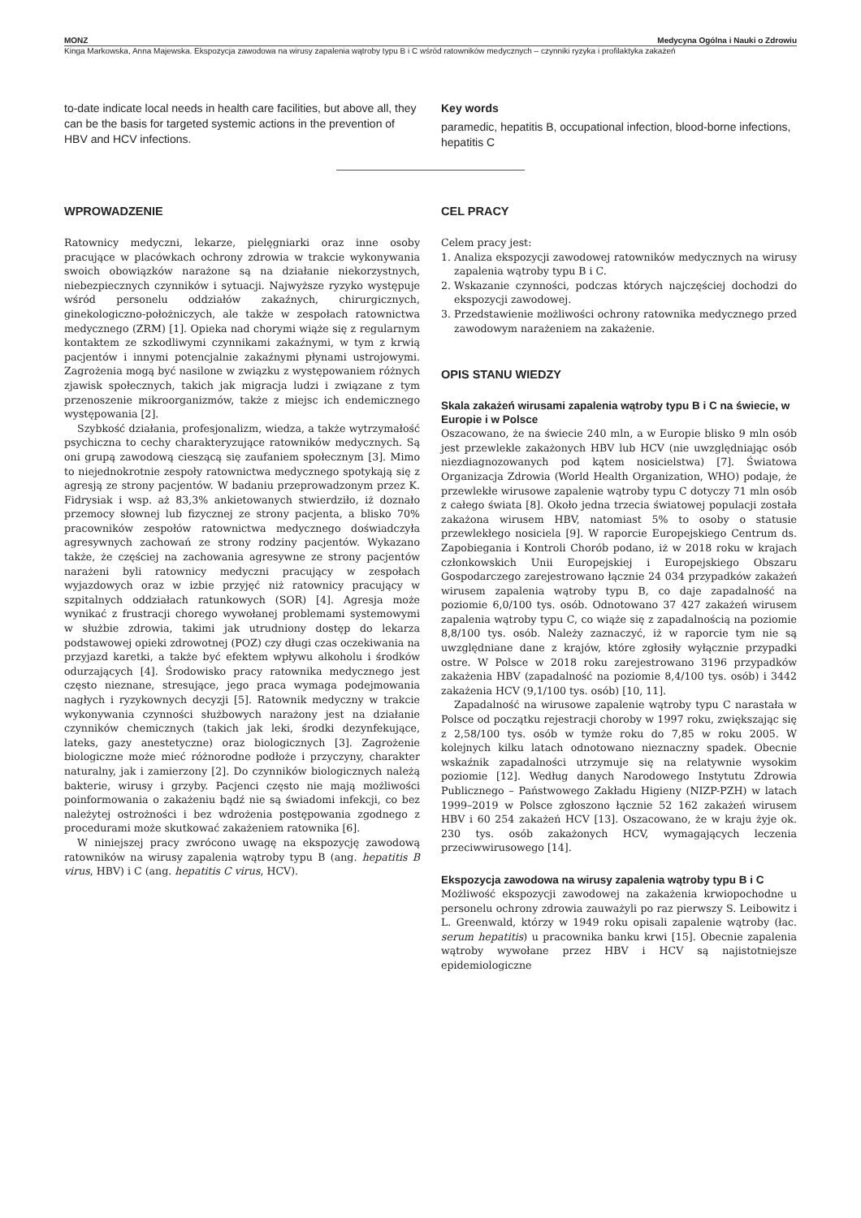MONZ Medycyna Ogólna i Nauki o Zdrowiu
Kinga Markowska, Anna Majewska. Ekspozycja zawodowa na wirusy zapalenia wątroby typu B i C wśród ratowników medycznych – czynniki ryzyka i profilaktyka zakażeń
to-date indicate local needs in health care facilities, but above all, they can be the basis for targeted systemic actions in the prevention of HBV and HCV infections.
Key words
paramedic, hepatitis B, occupational infection, blood-borne infections, hepatitis C
WPROWADZENIE
Ratownicy medyczni, lekarze, pielęgniarki oraz inne osoby pracujące w placówkach ochrony zdrowia w trakcie wykonywania swoich obowiązków narażone są na działanie niekorzystnych, niebezpiecznych czynników i sytuacji. Najwyższe ryzyko występuje wśród personelu oddziałów zakaźnych, chirurgicznych, ginekologiczno-położniczych, ale także w zespołach ratownictwa medycznego (ZRM) [1]. Opieka nad chorymi wiąże się z regularnym kontaktem ze szkodliwymi czynnikami zakaźnymi, w tym z krwią pacjentów i innymi potencjalnie zakaźnymi płynami ustrojowymi. Zagrożenia mogą być nasilone w związku z występowaniem różnych zjawisk społecznych, takich jak migracja ludzi i związane z tym przenoszenie mikroorganizmów, także z miejsc ich endemicznego występowania [2].
Szybkość działania, profesjonalizm, wiedza, a także wytrzymałość psychiczna to cechy charakteryzujące ratowników medycznych. Są oni grupą zawodową cieszącą się zaufaniem społecznym [3]. Mimo to niejednokrotnie zespoły ratownictwa medycznego spotykają się z agresją ze strony pacjentów. W badaniu przeprowadzonym przez K. Fidrysiak i wsp. aż 83,3% ankietowanych stwierdziło, iż doznało przemocy słownej lub fizycznej ze strony pacjenta, a blisko 70% pracowników zespołów ratownictwa medycznego doświadczyła agresywnych zachowań ze strony rodziny pacjentów. Wykazano także, że częściej na zachowania agresywne ze strony pacjentów narażeni byli ratownicy medyczni pracujący w zespołach wyjazdowych oraz w izbie przyjęć niż ratownicy pracujący w szpitalnych oddziałach ratunkowych (SOR) [4]. Agresja może wynikać z frustracji chorego wywołanej problemami systemowymi w służbie zdrowia, takimi jak utrudniony dostęp do lekarza podstawowej opieki zdrowotnej (POZ) czy długi czas oczekiwania na przyjazd karetki, a także być efektem wpływu alkoholu i środków odurzających [4]. Środowisko pracy ratownika medycznego jest często nieznane, stresujące, jego praca wymaga podejmowania nagłych i ryzykownych decyzji [5]. Ratownik medyczny w trakcie wykonywania czynności służbowych narażony jest na działanie czynników chemicznych (takich jak leki, środki dezynfekujące, lateks, gazy anestetyczne) oraz biologicznych [3]. Zagrożenie biologiczne może mieć różnorodne podłoże i przyczyny, charakter naturalny, jak i zamierzony [2]. Do czynników biologicznych należą bakterie, wirusy i grzyby. Pacjenci często nie mają możliwości poinformowania o zakażeniu bądź nie są świadomi infekcji, co bez należytej ostrożności i bez wdrożenia postępowania zgodnego z procedurami może skutkować zakażeniem ratownika [6].
W niniejszej pracy zwrócono uwagę na ekspozycję zawodową ratowników na wirusy zapalenia wątroby typu B (ang. hepatitis B virus, HBV) i C (ang. hepatitis C virus, HCV).
CEL PRACY
Celem pracy jest:
1. Analiza ekspozycji zawodowej ratowników medycznych na wirusy zapalenia wątroby typu B i C.
2. Wskazanie czynności, podczas których najczęściej dochodzi do ekspozycji zawodowej.
3. Przedstawienie możliwości ochrony ratownika medycznego przed zawodowym narażeniem na zakażenie.
OPIS STANU WIEDZY
Skala zakażeń wirusami zapalenia wątroby typu B i C na świecie, w Europie i w Polsce
Oszacowano, że na świecie 240 mln, a w Europie blisko 9 mln osób jest przewlekle zakażonych HBV lub HCV (nie uwzględniając osób niezdiagnozowanych pod kątem nosicielstwa) [7]. Światowa Organizacja Zdrowia (World Health Organization, WHO) podaje, że przewlekłe wirusowe zapalenie wątroby typu C dotyczy 71 mln osób z całego świata [8]. Około jedna trzecia światowej populacji została zakażona wirusem HBV, natomiast 5% to osoby o statusie przewlekłego nosiciela [9]. W raporcie Europejskiego Centrum ds. Zapobiegania i Kontroli Chorób podano, iż w 2018 roku w krajach członkowskich Unii Europejskiej i Europejskiego Obszaru Gospodarczego zarejestrowano łącznie 24 034 przypadków zakażeń wirusem zapalenia wątroby typu B, co daje zapadalność na poziomie 6,0/100 tys. osób. Odnotowano 37 427 zakażeń wirusem zapalenia wątroby typu C, co wiąże się z zapadalnością na poziomie 8,8/100 tys. osób. Należy zaznaczyć, iż w raporcie tym nie są uwzględniane dane z krajów, które zgłosiły wyłącznie przypadki ostre. W Polsce w 2018 roku zarejestrowano 3196 przypadków zakażenia HBV (zapadalność na poziomie 8,4/100 tys. osób) i 3442 zakażenia HCV (9,1/100 tys. osób) [10, 11].
Zapadalność na wirusowe zapalenie wątroby typu C narastała w Polsce od początku rejestracji choroby w 1997 roku, zwiększając się z 2,58/100 tys. osób w tymże roku do 7,85 w roku 2005. W kolejnych kilku latach odnotowano nieznaczny spadek. Obecnie wskaźnik zapadalności utrzymuje się na relatywnie wysokim poziomie [12]. Według danych Narodowego Instytutu Zdrowia Publicznego – Państwowego Zakładu Higieny (NIZP-PZH) w latach 1999–2019 w Polsce zgłoszono łącznie 52 162 zakażeń wirusem HBV i 60 254 zakażeń HCV [13]. Oszacowano, że w kraju żyje ok. 230 tys. osób zakażonych HCV, wymagających leczenia przeciwwirusowego [14].
Ekspozycja zawodowa na wirusy zapalenia wątroby typu B i C
Możliwość ekspozycji zawodowej na zakażenia krwiopochodne u personelu ochrony zdrowia zauważyli po raz pierwszy S. Leibowitz i L. Greenwald, którzy w 1949 roku opisali zapalenie wątroby (łac. serum hepatitis) u pracownika banku krwi [15]. Obecnie zapalenia wątroby wywołane przez HBV i HCV są najistotniejsze epidemiologiczne